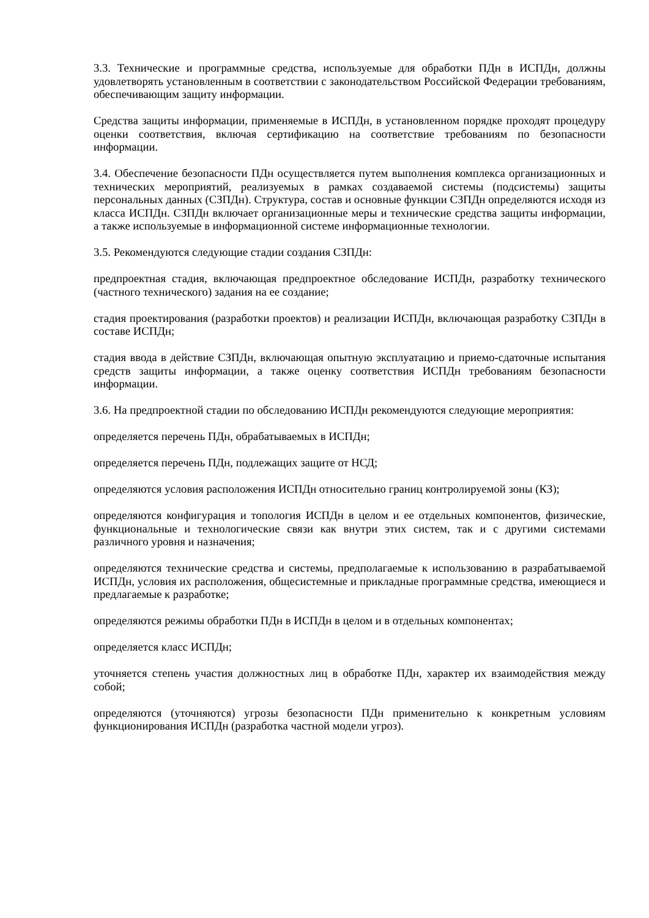3.3. Технические и программные средства, используемые для обработки ПДн в ИСПДн, должны удовлетворять установленным в соответствии с законодательством Российской Федерации требованиям, обеспечивающим защиту информации.
Средства защиты информации, применяемые в ИСПДн, в установленном порядке проходят процедуру оценки соответствия, включая сертификацию на соответствие требованиям по безопасности информации.
3.4. Обеспечение безопасности ПДн осуществляется путем выполнения комплекса организационных и технических мероприятий, реализуемых в рамках создаваемой системы (подсистемы) защиты персональных данных (СЗПДн). Структура, состав и основные функции СЗПДн определяются исходя из класса ИСПДн. СЗПДн включает организационные меры и технические средства защиты информации, а также используемые в информационной системе информационные технологии.
3.5. Рекомендуются следующие стадии создания СЗПДн:
предпроектная стадия, включающая предпроектное обследование ИСПДн, разработку технического (частного технического) задания на ее создание;
стадия проектирования (разработки проектов) и реализации ИСПДн, включающая разработку СЗПДн в составе ИСПДн;
стадия ввода в действие СЗПДн, включающая опытную эксплуатацию и приемо-сдаточные испытания средств защиты информации, а также оценку соответствия ИСПДн требованиям безопасности информации.
3.6. На предпроектной стадии по обследованию ИСПДн рекомендуются следующие мероприятия:
определяется перечень ПДн, обрабатываемых в ИСПДн;
определяется перечень ПДн, подлежащих защите от НСД;
определяются условия расположения ИСПДн относительно границ контролируемой зоны (КЗ);
определяются конфигурация и топология ИСПДн в целом и ее отдельных компонентов, физические, функциональные и технологические связи как внутри этих систем, так и с другими системами различного уровня и назначения;
определяются технические средства и системы, предполагаемые к использованию в разрабатываемой ИСПДн, условия их расположения, общесистемные и прикладные программные средства, имеющиеся и предлагаемые к разработке;
определяются режимы обработки ПДн в ИСПДн в целом и в отдельных компонентах;
определяется класс ИСПДн;
уточняется степень участия должностных лиц в обработке ПДн, характер их взаимодействия между собой;
определяются (уточняются) угрозы безопасности ПДн применительно к конкретным условиям функционирования ИСПДн (разработка частной модели угроз).